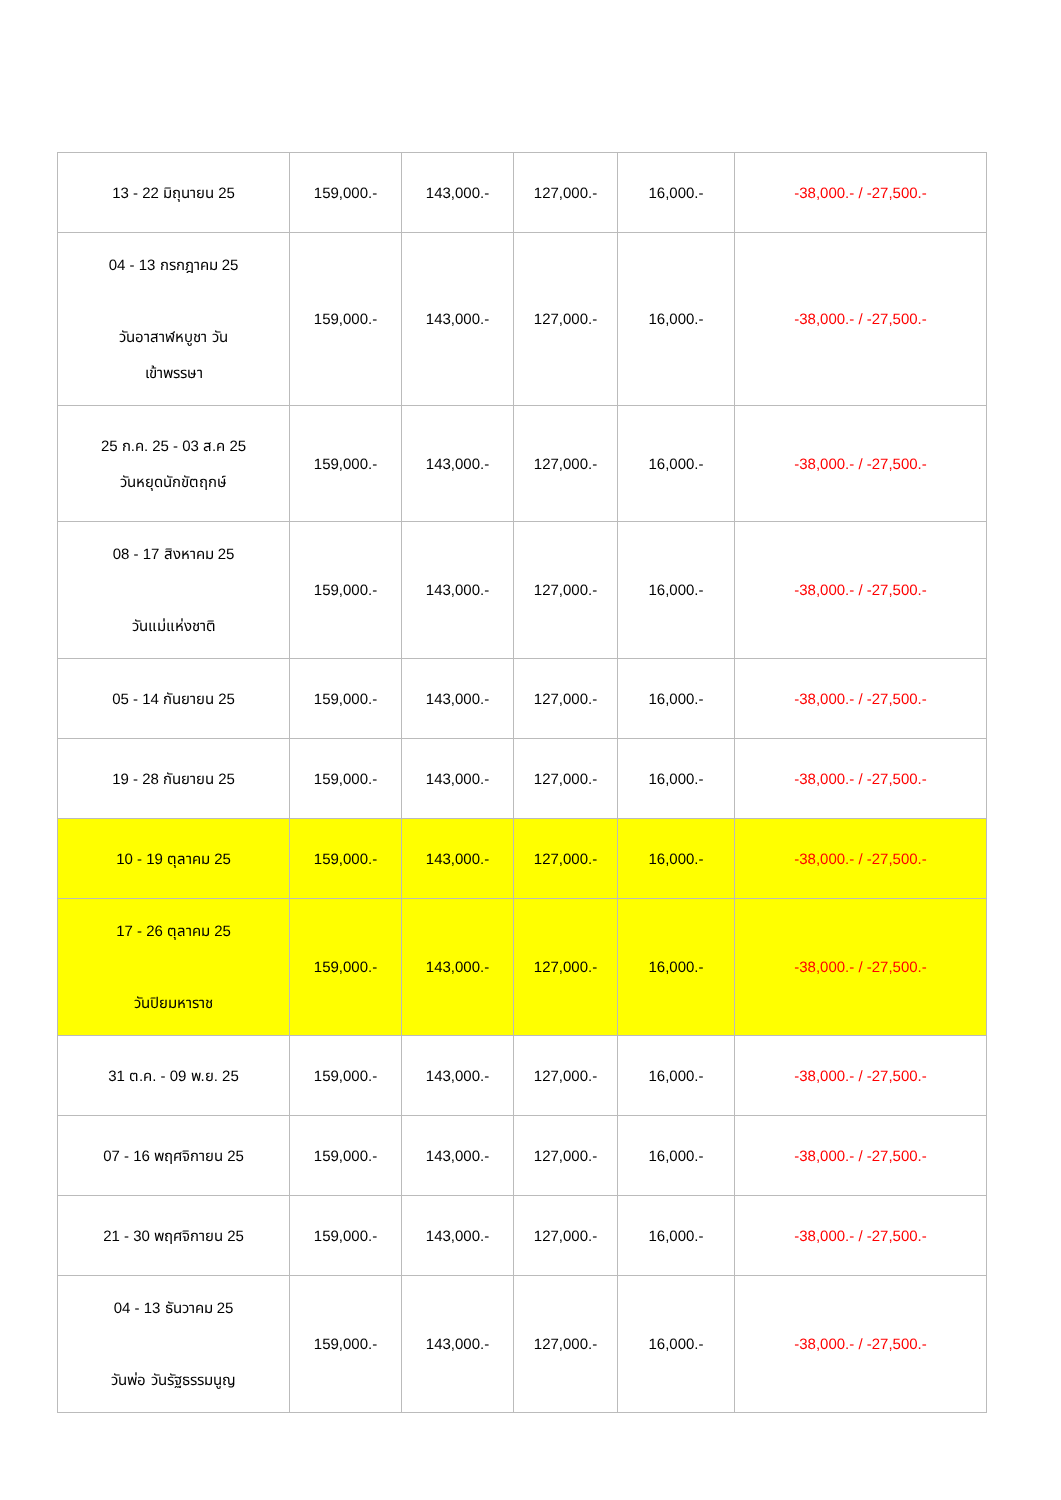| 13 - 22 มิถุนายน 25 | 159,000.- | 143,000.- | 127,000.- | 16,000.- | -38,000.- / -27,500.- |
| 04 - 13 กรกฎาคม 25 วันอาสาฬหบูชา วัน เข้าพรรษา | 159,000.- | 143,000.- | 127,000.- | 16,000.- | -38,000.- / -27,500.- |
| 25 ก.ค. 25 - 03 ส.ค 25 วันหยุดนักขัตฤกษ์ | 159,000.- | 143,000.- | 127,000.- | 16,000.- | -38,000.- / -27,500.- |
| 08 - 17 สิงหาคม 25 วันแม่แห่งชาติ | 159,000.- | 143,000.- | 127,000.- | 16,000.- | -38,000.- / -27,500.- |
| 05 - 14 กันยายน 25 | 159,000.- | 143,000.- | 127,000.- | 16,000.- | -38,000.- / -27,500.- |
| 19 - 28 กันยายน 25 | 159,000.- | 143,000.- | 127,000.- | 16,000.- | -38,000.- / -27,500.- |
| 10 - 19 ตุลาคม 25 | 159,000.- | 143,000.- | 127,000.- | 16,000.- | -38,000.- / -27,500.- |
| 17 - 26 ตุลาคม 25 วันปิยมหาราช | 159,000.- | 143,000.- | 127,000.- | 16,000.- | -38,000.- / -27,500.- |
| 31 ต.ค. - 09 พ.ย. 25 | 159,000.- | 143,000.- | 127,000.- | 16,000.- | -38,000.- / -27,500.- |
| 07 - 16 พฤศจิกายน 25 | 159,000.- | 143,000.- | 127,000.- | 16,000.- | -38,000.- / -27,500.- |
| 21 - 30 พฤศจิกายน 25 | 159,000.- | 143,000.- | 127,000.- | 16,000.- | -38,000.- / -27,500.- |
| 04 - 13 ธันวาคม 25 วันพ่อ วันรัฐธรรมนูญ | 159,000.- | 143,000.- | 127,000.- | 16,000.- | -38,000.- / -27,500.- |